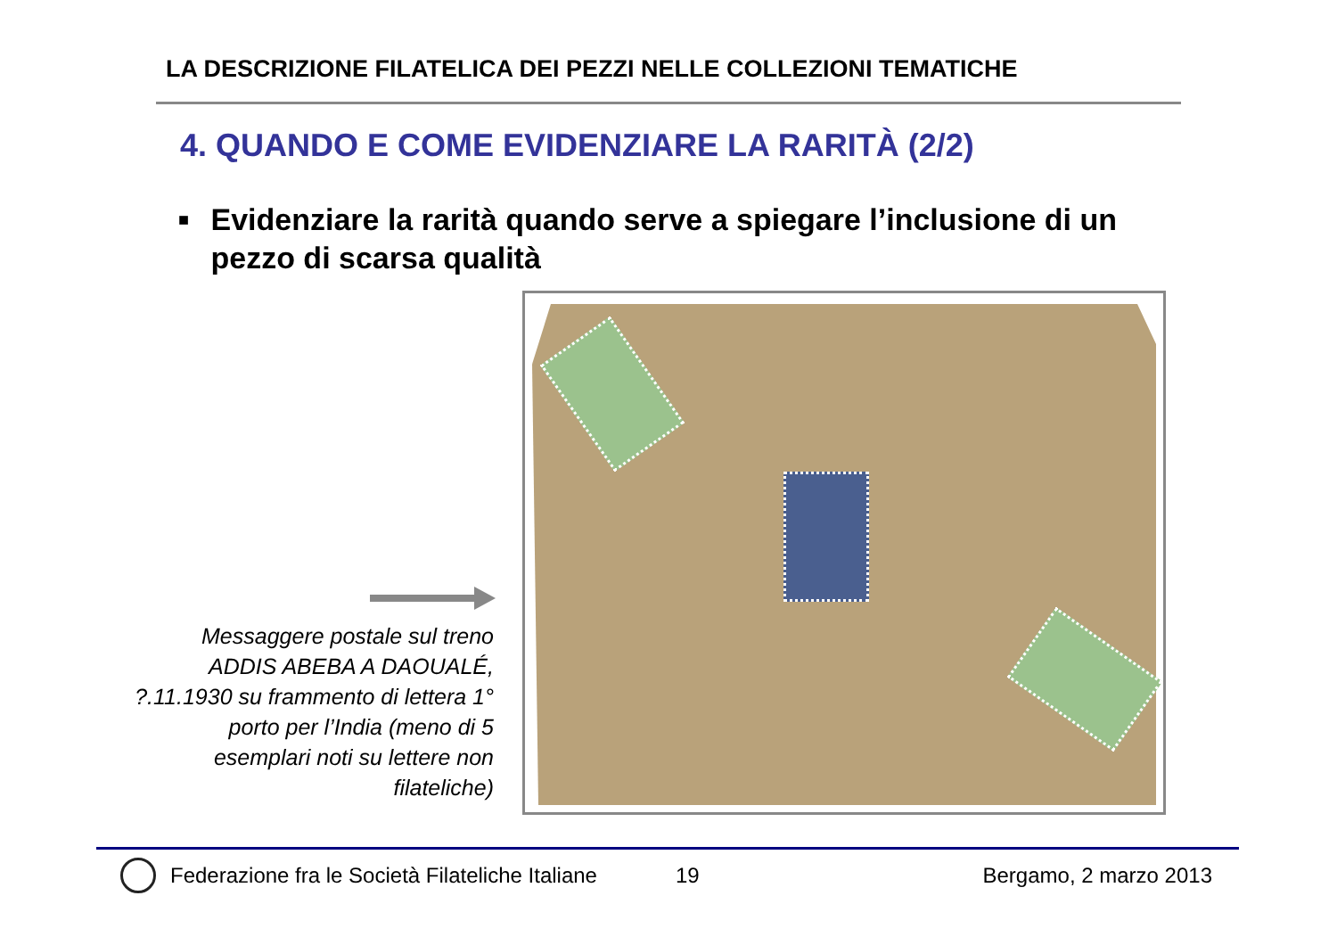LA DESCRIZIONE FILATELICA DEI PEZZI NELLE COLLEZIONI TEMATICHE
4. QUANDO E COME EVIDENZIARE LA RARITÀ (2/2)
■
Evidenziare la rarità quando serve a spiegare l’inclusione di un pezzo di scarsa qualità
Messaggere postale sul treno ADDIS ABEBA A DAOUALÉ, ?.11.1930 su frammento di lettera 1° porto per l’India (meno di 5 esemplari noti su lettere non filateliche)
Federazione fra le Società Filateliche Italiane 19 Bergamo, 2 marzo 2013